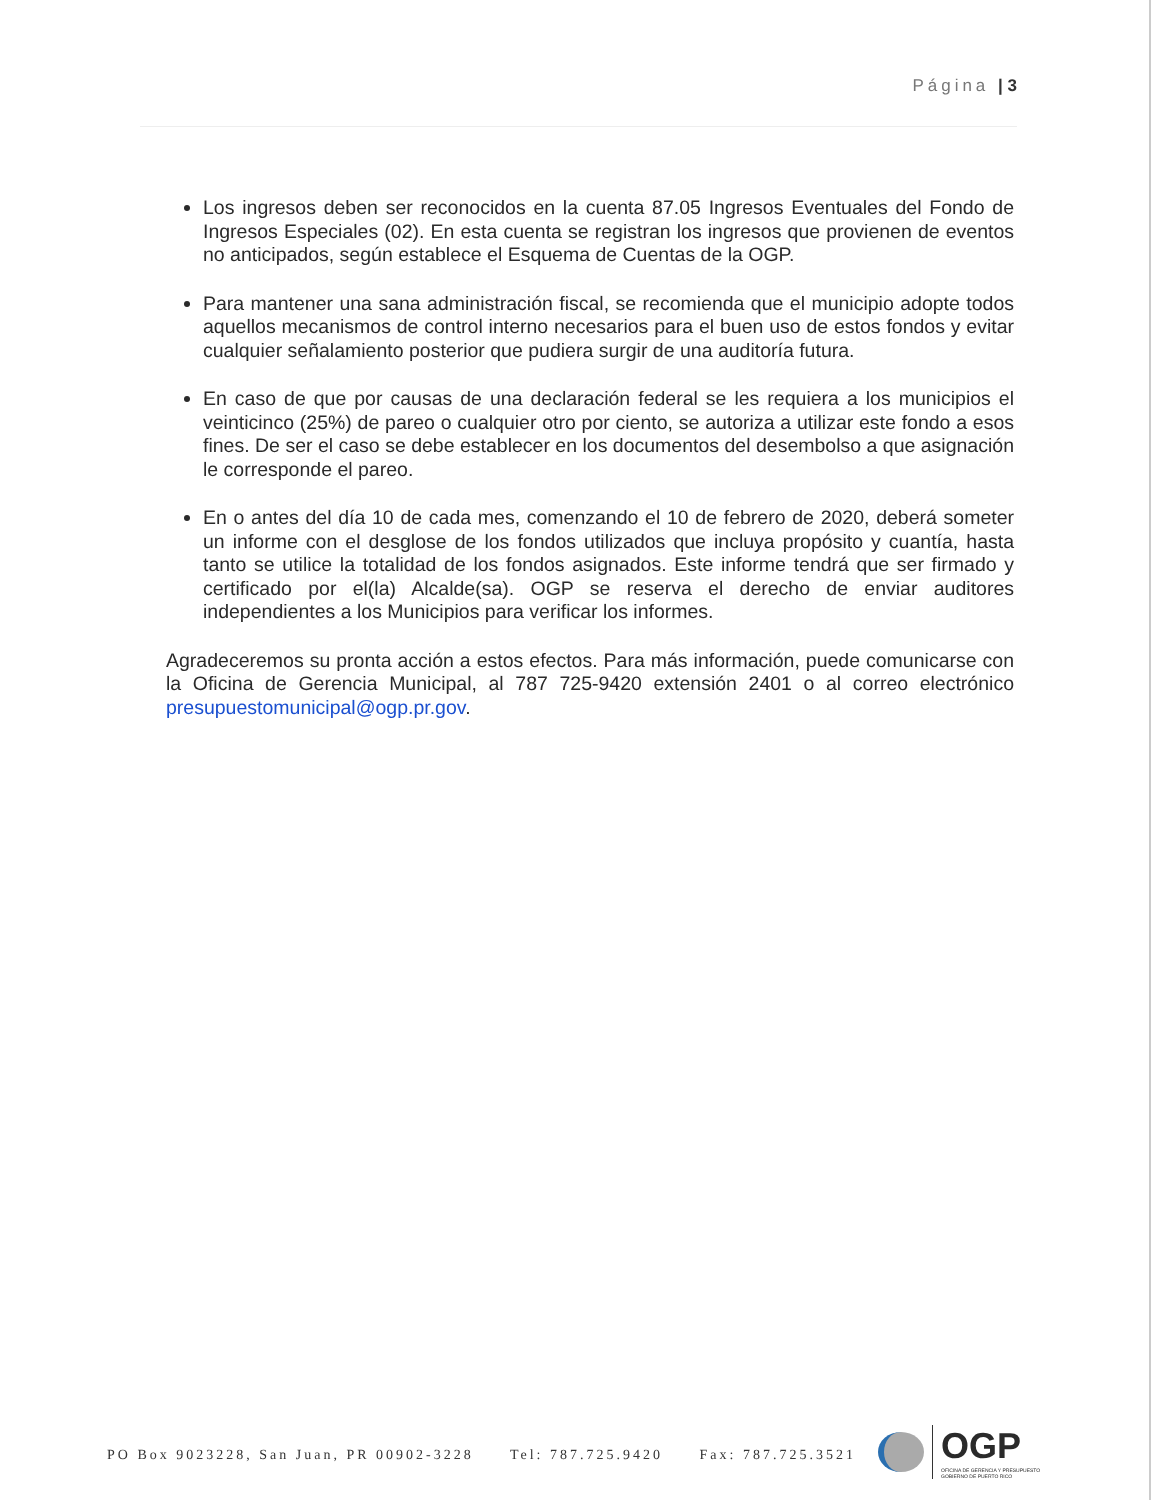Página | 3
Los ingresos deben ser reconocidos en la cuenta 87.05 Ingresos Eventuales del Fondo de Ingresos Especiales (02). En esta cuenta se registran los ingresos que provienen de eventos no anticipados, según establece el Esquema de Cuentas de la OGP.
Para mantener una sana administración fiscal, se recomienda que el municipio adopte todos aquellos mecanismos de control interno necesarios para el buen uso de estos fondos y evitar cualquier señalamiento posterior que pudiera surgir de una auditoría futura.
En caso de que por causas de una declaración federal se les requiera a los municipios el veinticinco (25%) de pareo o cualquier otro por ciento, se autoriza a utilizar este fondo a esos fines. De ser el caso se debe establecer en los documentos del desembolso a que asignación le corresponde el pareo.
En o antes del día 10 de cada mes, comenzando el 10 de febrero de 2020, deberá someter un informe con el desglose de los fondos utilizados que incluya propósito y cuantía, hasta tanto se utilice la totalidad de los fondos asignados. Este informe tendrá que ser firmado y certificado por el(la) Alcalde(sa). OGP se reserva el derecho de enviar auditores independientes a los Municipios para verificar los informes.
Agradeceremos su pronta acción a estos efectos. Para más información, puede comunicarse con la Oficina de Gerencia Municipal, al 787 725-9420 extensión 2401 o al correo electrónico presupuestomunicipal@ogp.pr.gov.
PO Box 9023228, San Juan, PR 00902-3228 Tel: 787.725.9420 Fax: 787.725.3521
OGP
OFICINA DE GERENCIA Y PRESUPUESTO
GOBIERNO DE PUERTO RICO